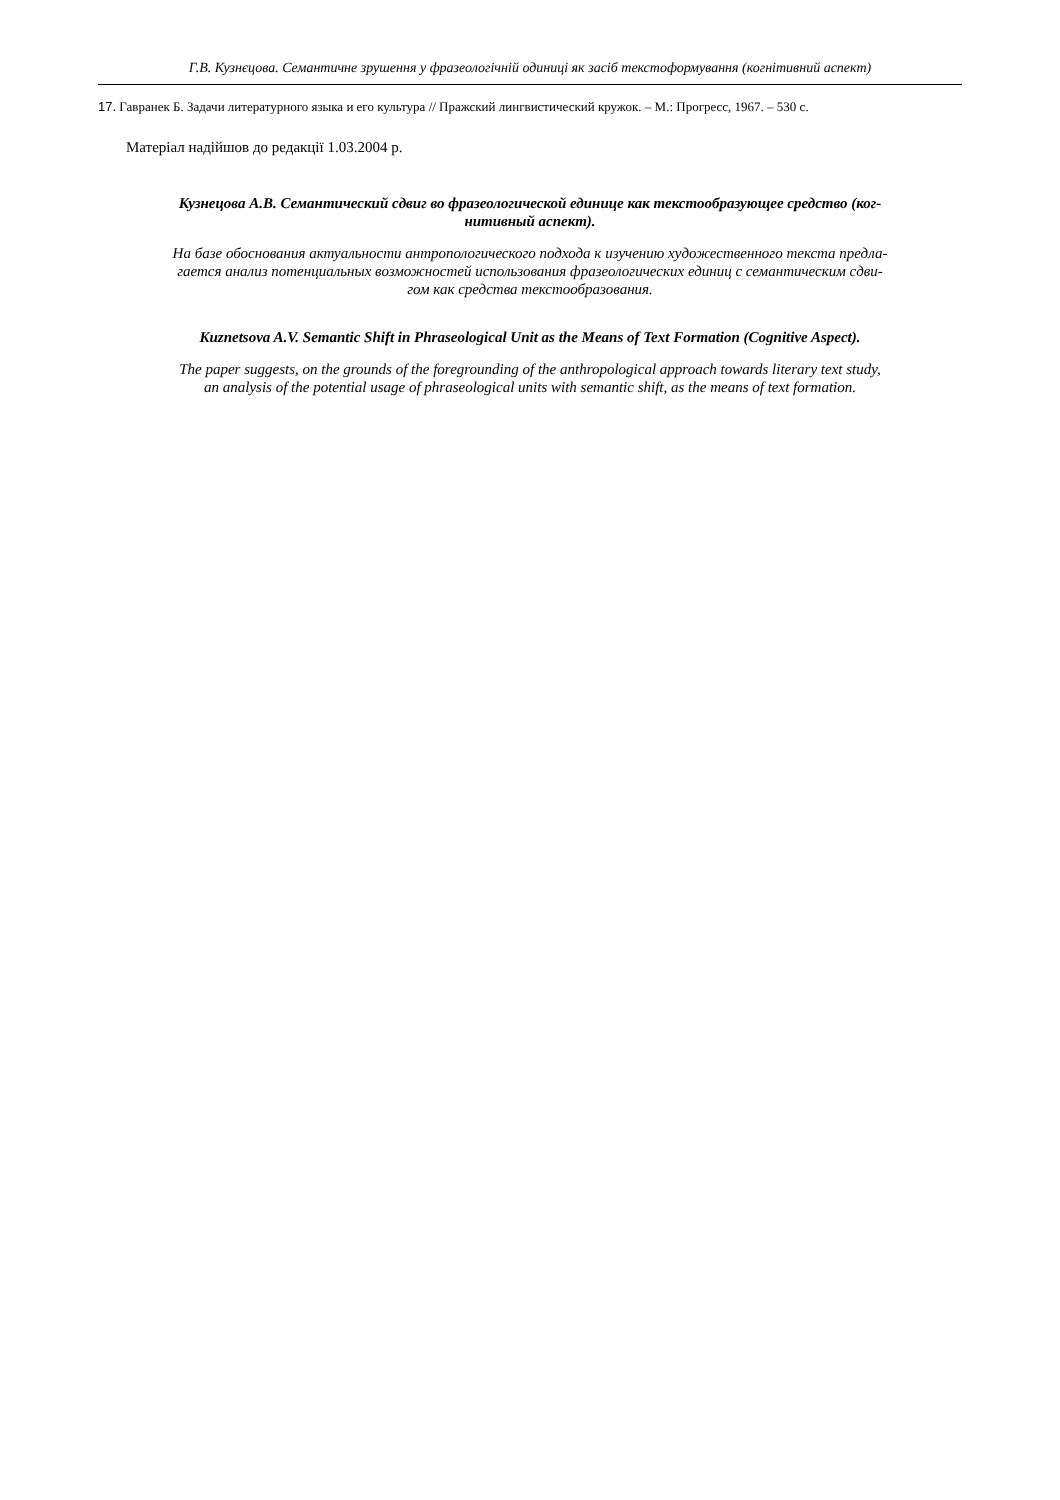Г.В. Кузнєцова. Семантичне зрушення у фразеологічній одиниці як засіб текстоформування (когнітивний аспект)
17. Гавранек Б. Задачи литературного языка и его культура // Пражский лингвистический кружок. – М.: Прогресс, 1967. – 530 с.
Матеріал надійшов до редакції 1.03.2004 р.
Кузнецова А.В. Семантический сдвиг во фразеологической единице как текстообразующее средство (ког-
нитивный аспект).
На базе обоснования актуальности антропологического подхода к изучению художественного текста предла-
гается анализ потенциальных возможностей использования фразеологических единиц с семантическим сдви-
гом как средства текстообразования.
Kuznetsova A.V. Semantic Shift in Phraseological Unit as the Means of Text Formation (Cognitive Aspect).
The paper suggests, on the grounds of the foregrounding of the anthropological approach towards literary text study,
an analysis of the potential usage of phraseological units with semantic shift, as the means of text formation.